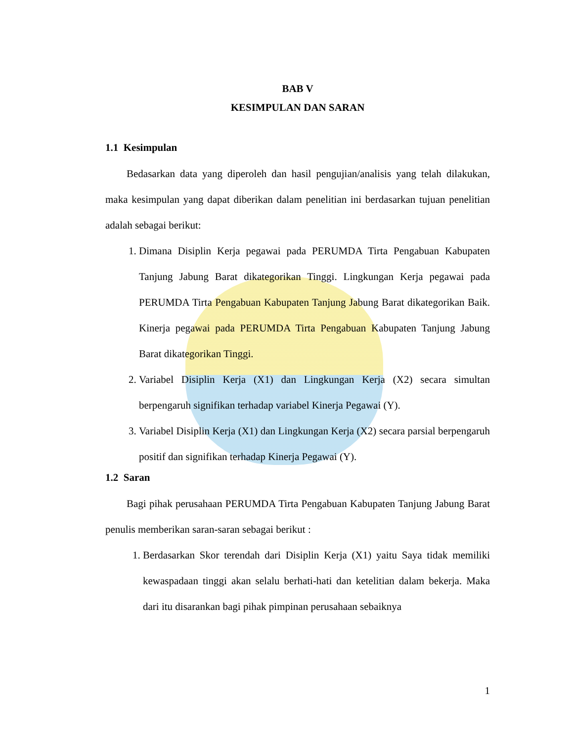BAB V
KESIMPULAN DAN SARAN
1.1 Kesimpulan
Bedasarkan data yang diperoleh dan hasil pengujian/analisis yang telah dilakukan, maka kesimpulan yang dapat diberikan dalam penelitian ini berdasarkan tujuan penelitian adalah sebagai berikut:
1. Dimana Disiplin Kerja pegawai pada PERUMDA Tirta Pengabuan Kabupaten Tanjung Jabung Barat dikategorikan Tinggi. Lingkungan Kerja pegawai pada PERUMDA Tirta Pengabuan Kabupaten Tanjung Jabung Barat dikategorikan Baik. Kinerja pegawai pada PERUMDA Tirta Pengabuan Kabupaten Tanjung Jabung Barat dikategorikan Tinggi.
2. Variabel Disiplin Kerja (X1) dan Lingkungan Kerja (X2) secara simultan berpengaruh signifikan terhadap variabel Kinerja Pegawai (Y).
3. Variabel Disiplin Kerja (X1) dan Lingkungan Kerja (X2) secara parsial berpengaruh positif dan signifikan terhadap Kinerja Pegawai (Y).
1.2 Saran
Bagi pihak perusahaan PERUMDA Tirta Pengabuan Kabupaten Tanjung Jabung Barat penulis memberikan saran-saran sebagai berikut :
1. Berdasarkan Skor terendah dari Disiplin Kerja (X1) yaitu Saya tidak memiliki kewaspadaan tinggi akan selalu berhati-hati dan ketelitian dalam bekerja. Maka dari itu disarankan bagi pihak pimpinan perusahaan sebaiknya
1